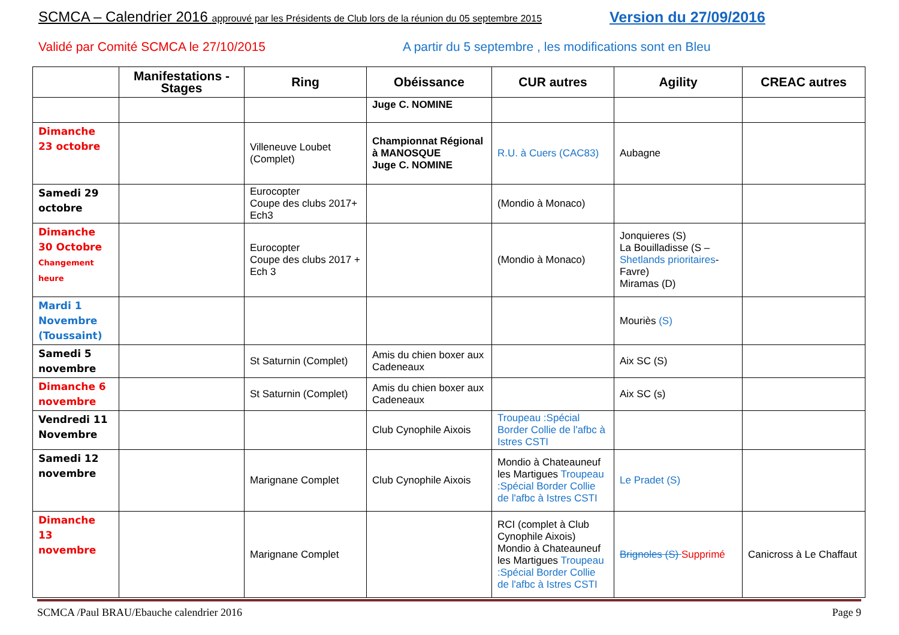SCMCA – Calendrier 2016 approuvé par les Présidents de Club lors de la réunion du 05 septembre 2015
Version du 27/09/2016
Validé par Comité SCMCA le 27/10/2015
A partir du 5 septembre , les modifications sont en Bleu
| | Manifestations - Stages | Ring | Obéissance | CUR autres | Agility | CREAC autres |
| --- | --- | --- | --- | --- | --- | --- |
| | | | Juge C. NOMINE | | | |
| Dimanche 23 octobre | | Villeneuve Loubet (Complet) | Championnat Régional à MANOSQUE Juge C. NOMINE | R.U. à Cuers (CAC83) | Aubagne | |
| Samedi 29 octobre | | Eurocopter Coupe des clubs 2017+ Ech3 | | (Mondio à Monaco) | | |
| Dimanche 30 Octobre Changement heure | | Eurocopter Coupe des clubs 2017 + Ech 3 | | (Mondio à Monaco) | Jonquieres (S) La Bouilladisse (S – Shetlands prioritaires - Favre) Miramas (D) | |
| Mardi 1 Novembre (Toussaint) | | | | | Mouriès (S) | |
| Samedi 5 novembre | | St Saturnin (Complet) | Amis du chien boxer aux Cadeneaux | | Aix SC (S) | |
| Dimanche 6 novembre | | St Saturnin (Complet) | Amis du chien boxer aux Cadeneaux | | Aix SC (s) | |
| Vendredi 11 Novembre | | | Club Cynophile Aixois | Troupeau :Spécial Border Collie de l'afbc à Istres CSTI | | |
| Samedi 12 novembre | | Marignane Complet | Club Cynophile Aixois | Mondio à Chateauneuf les Martigues Troupeau :Spécial Border Collie de l'afbc à Istres CSTI | Le Pradet (S) | |
| Dimanche 13 novembre | | Marignane Complet | | RCI (complet à Club Cynophile Aixois) Mondio à Chateauneuf les Martigues Troupeau :Spécial Border Collie de l'afbc à Istres CSTI | Brignoles (S) Supprimé | Canicross à Le Chaffaut |
SCMCA /Paul BRAU/Ebauche calendrier 2016 Page 9